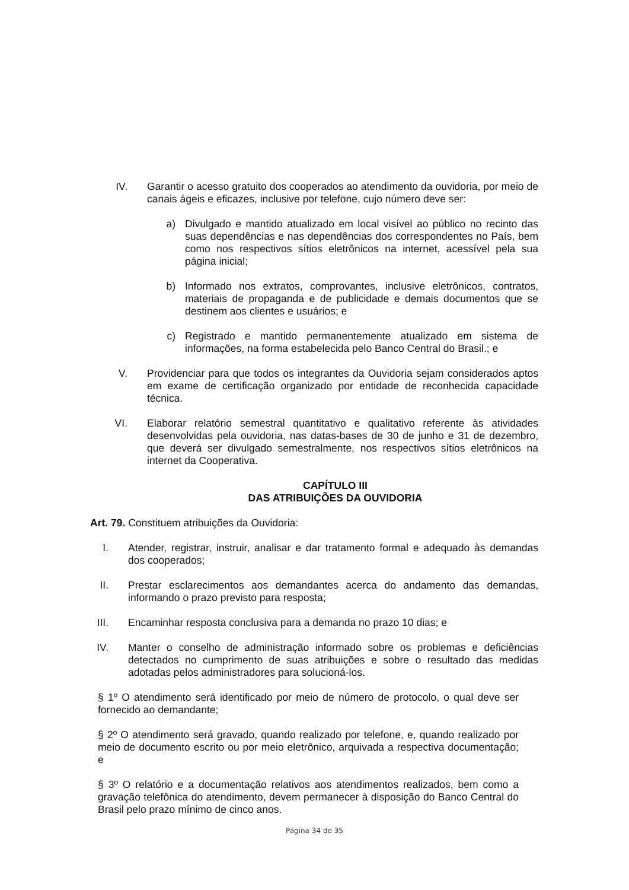IV. Garantir o acesso gratuito dos cooperados ao atendimento da ouvidoria, por meio de canais ágeis e eficazes, inclusive por telefone, cujo número deve ser:
a) Divulgado e mantido atualizado em local visível ao público no recinto das suas dependências e nas dependências dos correspondentes no País, bem como nos respectivos sítios eletrônicos na internet, acessível pela sua página inicial;
b) Informado nos extratos, comprovantes, inclusive eletrônicos, contratos, materiais de propaganda e de publicidade e demais documentos que se destinem aos clientes e usuários; e
c) Registrado e mantido permanentemente atualizado em sistema de informações, na forma estabelecida pelo Banco Central do Brasil.; e
V. Providenciar para que todos os integrantes da Ouvidoria sejam considerados aptos em exame de certificação organizado por entidade de reconhecida capacidade técnica.
VI. Elaborar relatório semestral quantitativo e qualitativo referente às atividades desenvolvidas pela ouvidoria, nas datas-bases de 30 de junho e 31 de dezembro, que deverá ser divulgado semestralmente, nos respectivos sítios eletrônicos na internet da Cooperativa.
CAPÍTULO III
DAS ATRIBUIÇÕES DA OUVIDORIA
Art. 79. Constituem atribuições da Ouvidoria:
I. Atender, registrar, instruir, analisar e dar tratamento formal e adequado às demandas dos cooperados;
II. Prestar esclarecimentos aos demandantes acerca do andamento das demandas, informando o prazo previsto para resposta;
III. Encaminhar resposta conclusiva para a demanda no prazo 10 dias; e
IV. Manter o conselho de administração informado sobre os problemas e deficiências detectados no cumprimento de suas atribuições e sobre o resultado das medidas adotadas pelos administradores para solucioná-los.
§ 1º O atendimento será identificado por meio de número de protocolo, o qual deve ser fornecido ao demandante;
§ 2º O atendimento será gravado, quando realizado por telefone, e, quando realizado por meio de documento escrito ou por meio eletrônico, arquivada a respectiva documentação; e
§ 3º O relatório e a documentação relativos aos atendimentos realizados, bem como a gravação telefônica do atendimento, devem permanecer à disposição do Banco Central do Brasil pelo prazo mínimo de cinco anos.
Página 34 de 35